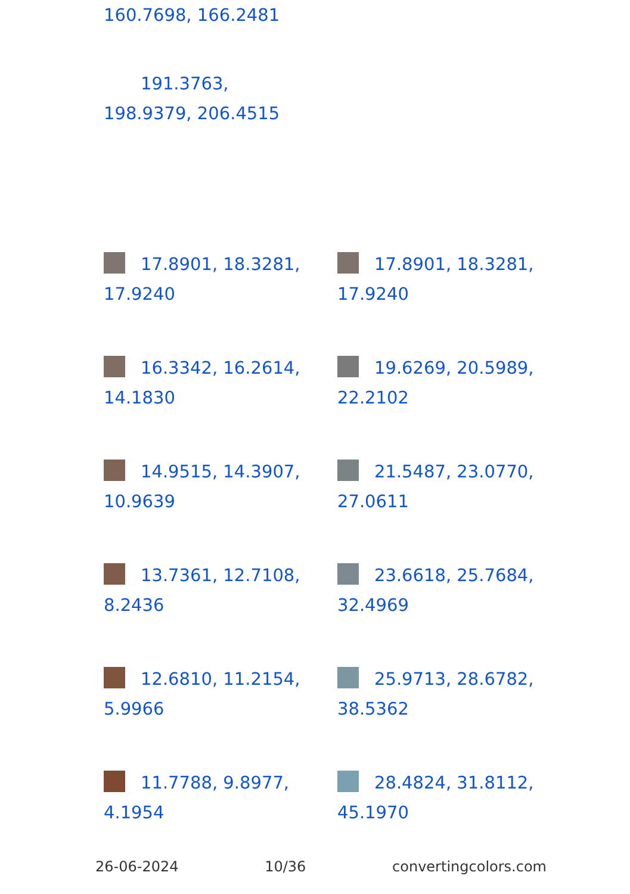160.7698, 166.2481
191.3763,
198.9379, 206.4515
17.8901, 18.3281, 17.9240
17.8901, 18.3281, 17.9240
16.3342, 16.2614, 14.1830
19.6269, 20.5989, 22.2102
14.9515, 14.3907, 10.9639
21.5487, 23.0770, 27.0611
13.7361, 12.7108, 8.2436
23.6618, 25.7684, 32.4969
12.6810, 11.2154, 5.9966
25.9713, 28.6782, 38.5362
11.7788, 9.8977, 4.1954
28.4824, 31.8112, 45.1970
26-06-2024 10/36 convertingcolors.com